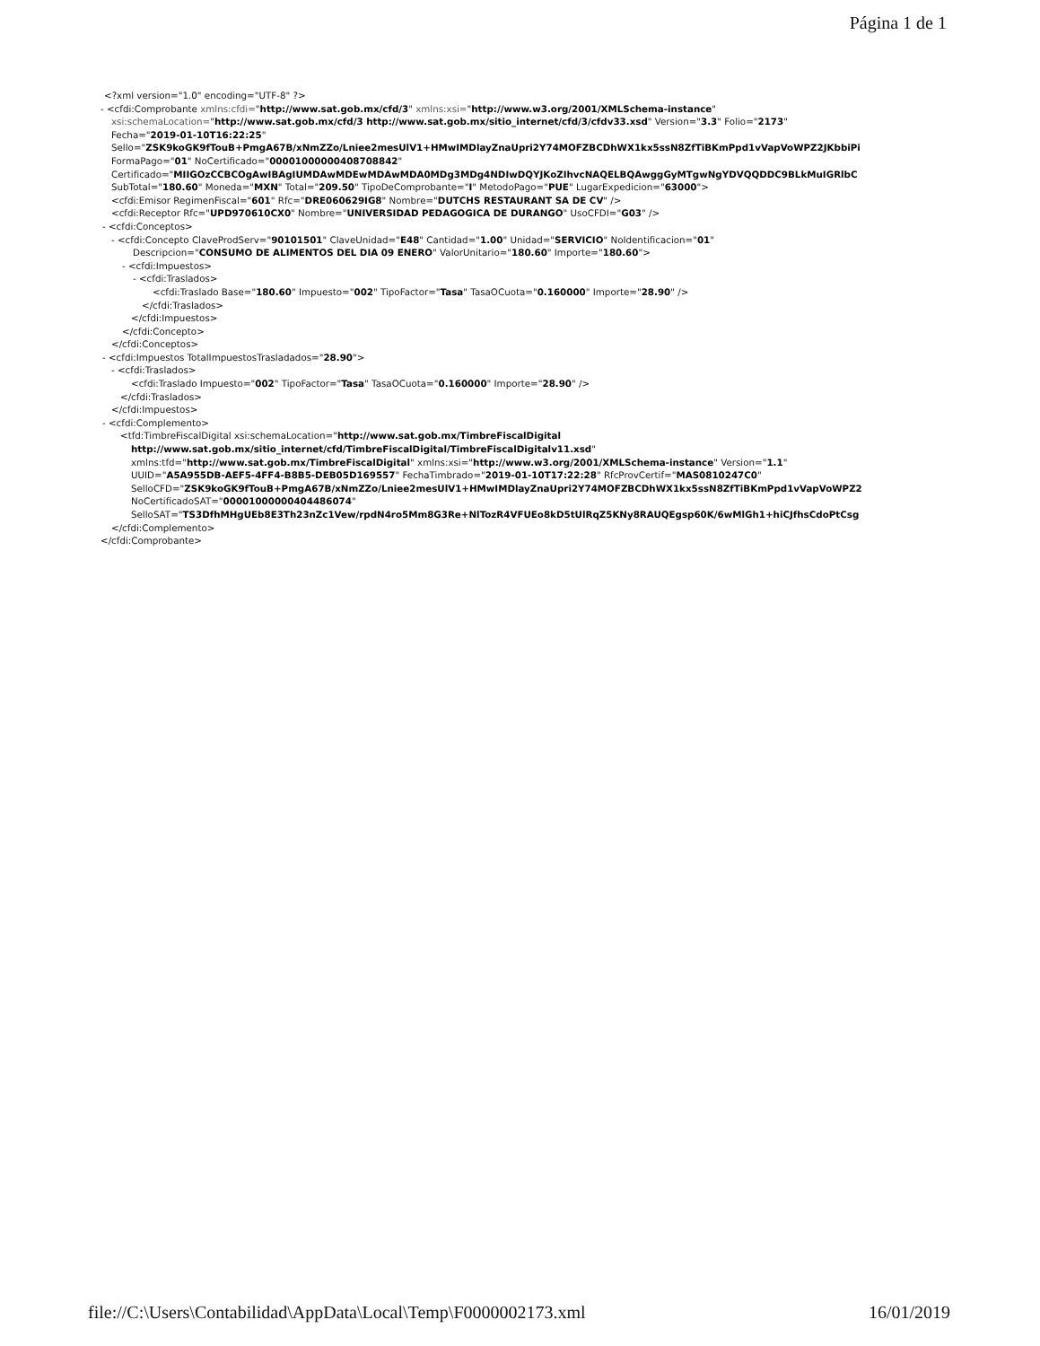Página 1 de 1
<?xml version="1.0" encoding="UTF-8" ?>
- <cfdi:Comprobante xmlns:cfdi="http://www.sat.gob.mx/cfd/3" xmlns:xsi="http://www.w3.org/2001/XMLSchema-instance"
xsi:schemaLocation="http://www.sat.gob.mx/cfd/3 http://www.sat.gob.mx/sitio_internet/cfd/3/cfdv33.xsd" Version="3.3" Folio="2173"
Fecha="2019-01-10T16:22:25"
Sello="ZSK9koGK9fTouB+PmgA67B/xNmZZo/Lniee2mesUlV1+HMwIMDlayZnaUpri2Y74MOFZBCDhWX1kx5ssN8ZfTiBKmPpd1vVapVoWPZ2JKbbiPi
FormaPago="01" NoCertificado="00001000000408708842"
Certificado="MIIGOzCCBCOgAwIBAgIUMDAwMDEwMDAwMDA0MDg3MDg4NDIwDQYJKoZIhvcNAQELBQAwggGyMTgwNgYDVQQDDC9BLkMuIGRlbC
SubTotal="180.60" Moneda="MXN" Total="209.50" TipoDeComprobante="I" MetodoPago="PUE" LugarExpedicion="63000">
<cfdi:Emisor RegimenFiscal="601" Rfc="DRE060629IG8" Nombre="DUTCHS RESTAURANT SA DE CV" />
<cfdi:Receptor Rfc="UPD970610CX0" Nombre="UNIVERSIDAD PEDAGOGICA DE DURANGO" UsoCFDI="G03" />
- <cfdi:Conceptos>
- <cfdi:Concepto ClaveProdServ="90101501" ClaveUnidad="E48" Cantidad="1.00" Unidad="SERVICIO" NoIdentificacion="01"
Descripcion="CONSUMO DE ALIMENTOS DEL DIA 09 ENERO" ValorUnitario="180.60" Importe="180.60">
- <cfdi:Impuestos>
- <cfdi:Traslados>
<cfdi:Traslado Base="180.60" Impuesto="002" TipoFactor="Tasa" TasaOCuota="0.160000" Importe="28.90" />
</cfdi:Traslados>
</cfdi:Impuestos>
</cfdi:Concepto>
</cfdi:Conceptos>
- <cfdi:Impuestos TotalImpuestosTrasladados="28.90">
- <cfdi:Traslados>
<cfdi:Traslado Impuesto="002" TipoFactor="Tasa" TasaOCuota="0.160000" Importe="28.90" />
</cfdi:Traslados>
</cfdi:Impuestos>
- <cfdi:Complemento>
<tfd:TimbreFiscalDigital xsi:schemaLocation="http://www.sat.gob.mx/TimbreFiscalDigital
http://www.sat.gob.mx/sitio_internet/cfd/TimbreFiscalDigital/TimbreFiscalDigitalv11.xsd"
xmlns:tfd="http://www.sat.gob.mx/TimbreFiscalDigital" xmlns:xsi="http://www.w3.org/2001/XMLSchema-instance" Version="1.1"
UUID="A5A955DB-AEF5-4FF4-B8B5-DEB05D169557" FechaTimbrado="2019-01-10T17:22:28" RfcProvCertif="MAS0810247C0"
SelloCFD="ZSK9koGK9fTouB+PmgA67B/xNmZZo/Lniee2mesUlV1+HMwIMDlayZnaUpri2Y74MOFZBCDhWX1kx5ssN8ZfTiBKmPpd1vVapVoWPZ2
NoCertificadoSAT="00001000000404486074"
SelloSAT="TS3DfhMHgUEb8E3Th23nZc1Vew/rpdN4ro5Mm8G3Re+NlTozR4VFUEo8kD5tUlRqZ5KNy8RAUQEgsp60K/6wMlGh1+hiCJfhsCdoPtCsg
</cfdi:Complemento>
</cfdi:Comprobante>
file://C:\Users\Contabilidad\AppData\Local\Temp\F0000002173.xml 16/01/2019